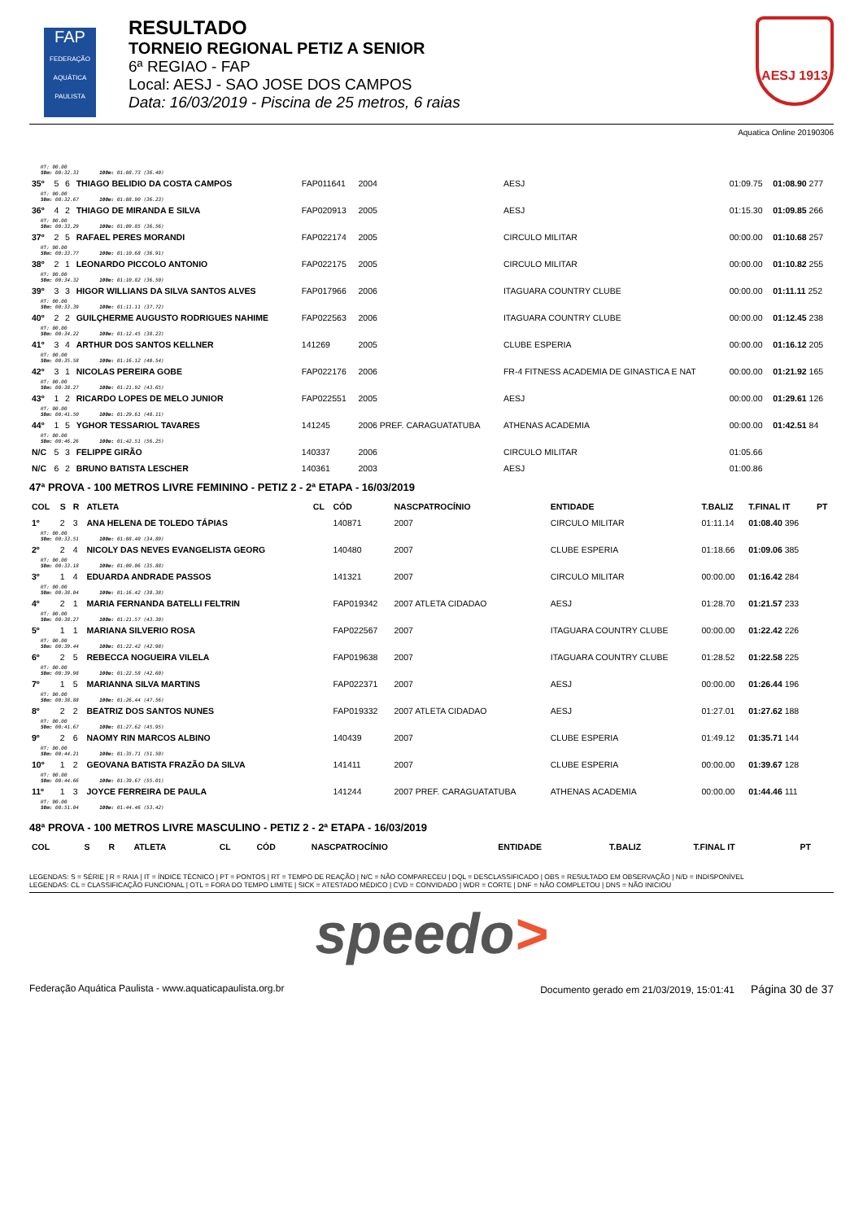FAP
FEDERAÇÃO AQUÁTICA PAULISTA
RESULTADO
TORNEIO REGIONAL PETIZ A SENIOR
6ª REGIAO - FAP
Local: AESJ - SAO JOSE DOS CAMPOS
Data: 16/03/2019 - Piscina de 25 metros, 6 raias
AESJ 1913
Aquatica Online 20190306
| RT: 00.00 50m: 00:32.33 100m: 01:08.73 (36.40) | | | | | | | | |
| 35º | 5 | 6 | THIAGO BELIDIO DA COSTA CAMPOS | FAP011641 | 2004 | AESJ | 01:09.75 | 01:08.90 277 |
| RT: 00.00 50m: 00:32.67 100m: 01:08.90 (36.23) | | | | | | | | |
| 36º | 4 | 2 | THIAGO DE MIRANDA E SILVA | FAP020913 | 2005 | AESJ | 01:15.30 | 01:09.85 266 |
| RT: 00.00 50m: 00:33.29 100m: 01:09.85 (36.56) | | | | | | | | |
| 37º | 2 | 5 | RAFAEL PERES MORANDI | FAP022174 | 2005 | CIRCULO MILITAR | 00:00.00 | 01:10.68 257 |
| RT: 00.00 50m: 00:33.77 100m: 01:10.68 (36.91) | | | | | | | | |
| 38º | 2 | 1 | LEONARDO PICCOLO ANTONIO | FAP022175 | 2005 | CIRCULO MILITAR | 00:00.00 | 01:10.82 255 |
| RT: 00.00 50m: 00:34.32 100m: 01:10.82 (36.50) | | | | | | | | |
| 39º | 3 | 3 | HIGOR WILLIANS DA SILVA SANTOS ALVES | FAP017966 | 2006 | ITAGUARA COUNTRY CLUBE | 00:00.00 | 01:11.11 252 |
| RT: 00.00 50m: 00:33.39 100m: 01:11.11 (37.72) | | | | | | | | |
| 40º | 2 | 2 | GUILÇHERME AUGUSTO RODRIGUES NAHIME | FAP022563 | 2006 | ITAGUARA COUNTRY CLUBE | 00:00.00 | 01:12.45 238 |
| RT: 00.00 50m: 00:34.22 100m: 01:12.45 (38.23) | | | | | | | | |
| 41º | 3 | 4 | ARTHUR DOS SANTOS KELLNER | 141269 | 2005 | CLUBE ESPERIA | 00:00.00 | 01:16.12 205 |
| RT: 00.00 50m: 00:35.58 100m: 01:16.12 (40.54) | | | | | | | | |
| 42º | 3 | 1 | NICOLAS PEREIRA GOBE | FAP022176 | 2006 | FR-4 FITNESS ACADEMIA DE GINASTICA E NAT | 00:00.00 | 01:21.92 165 |
| RT: 00.00 50m: 00:38.27 100m: 01:21.92 (43.65) | | | | | | | | |
| 43º | 1 | 2 | RICARDO LOPES DE MELO JUNIOR | FAP022551 | 2005 | AESJ | 00:00.00 | 01:29.61 126 |
| RT: 00.00 50m: 00:41.50 100m: 01:29.61 (48.11) | | | | | | | | |
| 44º | 1 | 5 | YGHOR TESSARIOL TAVARES | 141245 | 2006 PREF. CARAGUATATUBA | ATHENAS ACADEMIA | 00:00.00 | 01:42.51 84 |
| RT: 00.00 50m: 00:46.26 100m: 01:42.51 (56.25) | | | | | | | | |
| N/C | 5 | 3 | FELIPPE GIRÃO | 140337 | 2006 | CIRCULO MILITAR | 01:05.66 | |
| N/C | 6 | 2 | BRUNO BATISTA LESCHER | 140361 | 2003 | AESJ | 01:00.86 | |
47ª PROVA - 100 METROS LIVRE FEMININO - PETIZ 2 - 2ª ETAPA - 16/03/2019
| COL | S | R | ATLETA | CL | CÓD | NASCPATROCÍNIO | ENTIDADE | T.BALIZ | T.FINAL IT | PT |
| --- | --- | --- | --- | --- | --- | --- | --- | --- | --- | --- |
| 1º | 2 | 3 | ANA HELENA DE TOLEDO TÁPIAS | | 140871 | 2007 | CIRCULO MILITAR | 01:11.14 | 01:08.40 396 | |
| RT: 00.00 50m: 00:33.51 100m: 01:08.40 (34.89) | | | | | | | | | | |
| 2º | 2 | 4 | NICOLY DAS NEVES EVANGELISTA GEORG | | 140480 | 2007 | CLUBE ESPERIA | 01:18.66 | 01:09.06 385 | |
| RT: 00.00 50m: 00:33.18 100m: 01:09.06 (35.88) | | | | | | | | | | |
| 3º | 1 | 4 | EDUARDA ANDRADE PASSOS | | 141321 | 2007 | CIRCULO MILITAR | 00:00.00 | 01:16.42 284 | |
| RT: 00.00 50m: 00:38.04 100m: 01:16.42 (38.38) | | | | | | | | | | |
| 4º | 2 | 1 | MARIA FERNANDA BATELLI FELTRIN | | FAP019342 | 2007 ATLETA CIDADAO | AESJ | 01:28.70 | 01:21.57 233 | |
| RT: 00.00 50m: 00:38.27 100m: 01:21.57 (43.30) | | | | | | | | | | |
| 5º | 1 | 1 | MARIANA SILVERIO ROSA | | FAP022567 | 2007 | ITAGUARA COUNTRY CLUBE | 00:00.00 | 01:22.42 226 | |
| RT: 00.00 50m: 00:39.44 100m: 01:22.42 (42.98) | | | | | | | | | | |
| 6º | 2 | 5 | REBECCA NOGUEIRA VILELA | | FAP019638 | 2007 | ITAGUARA COUNTRY CLUBE | 01:28.52 | 01:22.58 225 | |
| RT: 00.00 50m: 00:39.98 100m: 01:22.58 (42.60) | | | | | | | | | | |
| 7º | 1 | 5 | MARIANNA SILVA MARTINS | | FAP022371 | 2007 | AESJ | 00:00.00 | 01:26.44 196 | |
| RT: 00.00 50m: 00:38.88 100m: 01:26.44 (47.56) | | | | | | | | | | |
| 8º | 2 | 2 | BEATRIZ DOS SANTOS NUNES | | FAP019332 | 2007 ATLETA CIDADAO | AESJ | 01:27.01 | 01:27.62 188 | |
| RT: 00.00 50m: 00:41.67 100m: 01:27.62 (45.95) | | | | | | | | | | |
| 9º | 2 | 6 | NAOMY RIN MARCOS ALBINO | | 140439 | 2007 | CLUBE ESPERIA | 01:49.12 | 01:35.71 144 | |
| RT: 00.00 50m: 00:44.21 100m: 01:35.71 (51.50) | | | | | | | | | | |
| 10º | 1 | 2 | GEOVANA BATISTA FRAZÃO DA SILVA | | 141411 | 2007 | CLUBE ESPERIA | 00:00.00 | 01:39.67 128 | |
| RT: 00.00 50m: 00:44.66 100m: 01:39.67 (55.01) | | | | | | | | | | |
| 11º | 1 | 3 | JOYCE FERREIRA DE PAULA | | 141244 | 2007 PREF. CARAGUATATUBA | ATHENAS ACADEMIA | 00:00.00 | 01:44.46 111 | |
| RT: 00.00 50m: 00:51.04 100m: 01:44.46 (53.42) | | | | | | | | | | |
48ª PROVA - 100 METROS LIVRE MASCULINO - PETIZ 2 - 2ª ETAPA - 16/03/2019
| COL | S | R | ATLETA | CL | CÓD | NASCPATROCÍNIO | ENTIDADE | T.BALIZ | T.FINAL IT | PT |
| --- | --- | --- | --- | --- | --- | --- | --- | --- | --- | --- |
LEGENDAS: S = SÉRIE | R = RAIA | IT = ÍNDICE TÉCNICO | PT = PONTOS | RT = TEMPO DE REAÇÃO | N/C = NÃO COMPARECEU | DQL = DESCLASSIFICADO | OBS = RESULTADO EM OBSERVAÇÃO | N/D = INDISPONÍVEL
LEGENDAS: CL = CLASSIFICAÇÃO FUNCIONAL | OTL = FORA DO TEMPO LIMITE | SICK = ATESTADO MÉDICO | CVD = CONVIDADO | WDR = CORTE | DNF = NÃO COMPLETOU | DNS = NÃO INICIOU
speedo>
Federação Aquática Paulista - www.aquaticapaulista.org.br Documento gerado em 21/03/2019, 15:01:41 Página 30 de 37